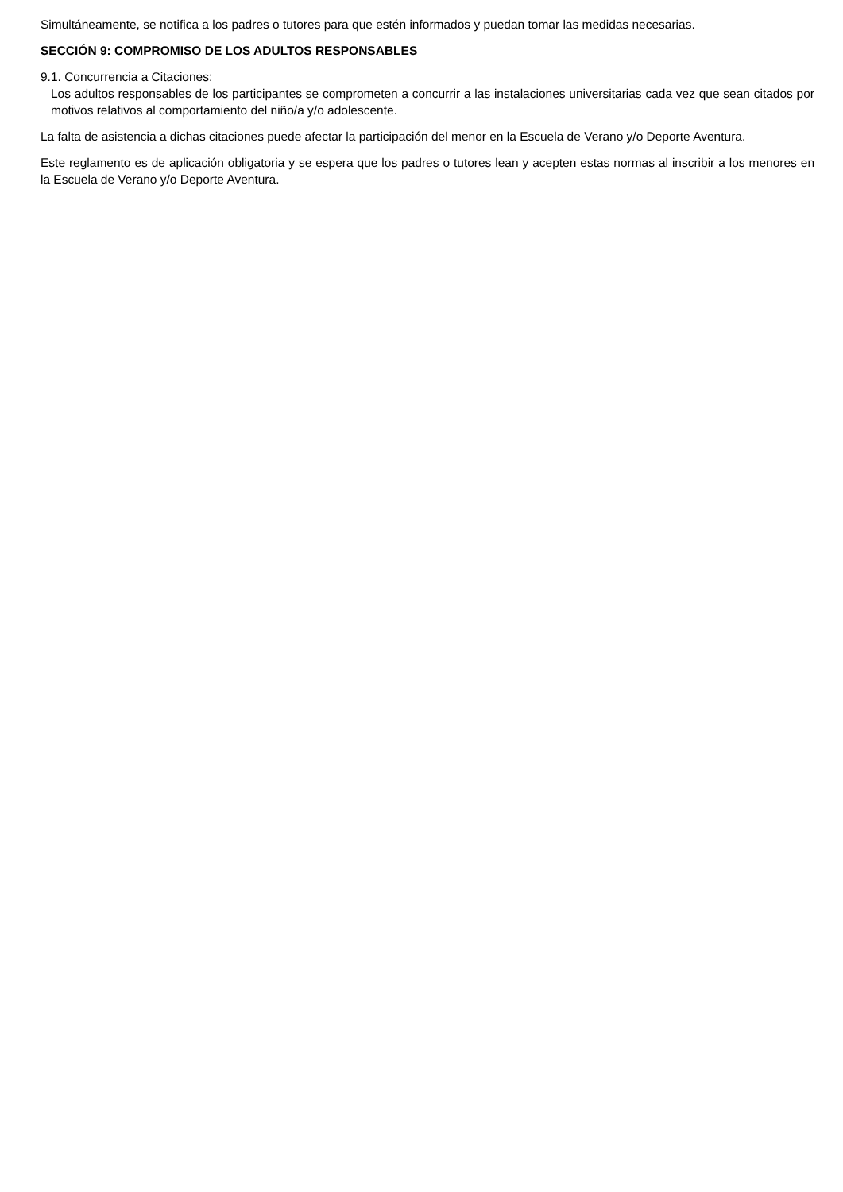Simultáneamente, se notifica a los padres o tutores para que estén informados y puedan tomar las medidas necesarias.
SECCIÓN 9: COMPROMISO DE LOS ADULTOS RESPONSABLES
9.1. Concurrencia a Citaciones:
Los adultos responsables de los participantes se comprometen a concurrir a las instalaciones universitarias cada vez que sean citados por motivos relativos al comportamiento del niño/a y/o adolescente.
La falta de asistencia a dichas citaciones puede afectar la participación del menor en la Escuela de Verano y/o Deporte Aventura.
Este reglamento es de aplicación obligatoria y se espera que los padres o tutores lean y acepten estas normas al inscribir a los menores en la Escuela de Verano y/o Deporte Aventura.